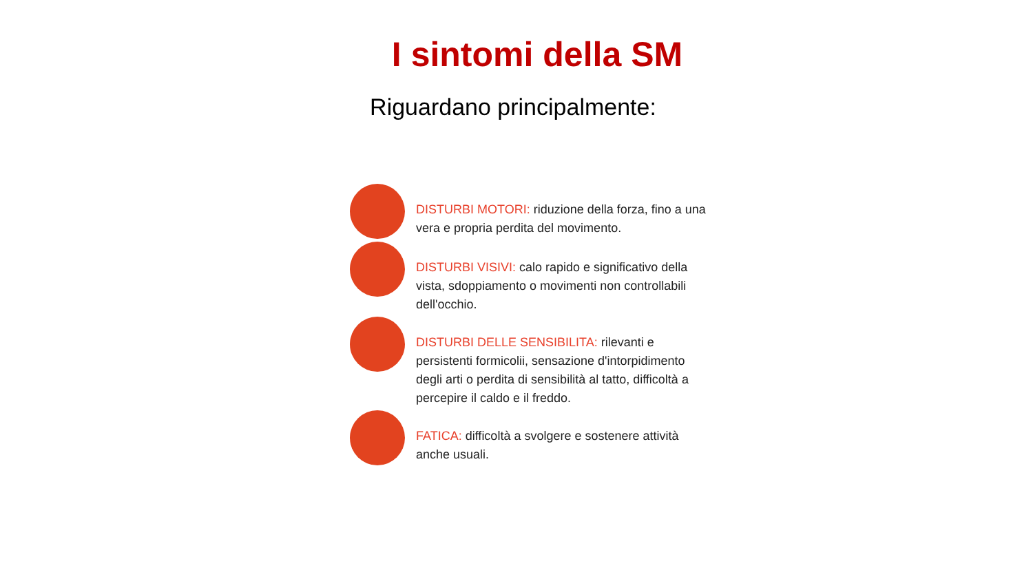I sintomi della SM
Riguardano principalmente:
DISTURBI MOTORI: riduzione della forza, fino a una vera e propria perdita del movimento.
DISTURBI VISIVI: calo rapido e significativo della vista, sdoppiamento o movimenti non controllabili dell'occhio.
DISTURBI DELLE SENSIBILITA: rilevanti e persistenti formicolii, sensazione d'intorpidimento degli arti o perdita di sensibilità al tatto, difficoltà a percepire il caldo e il freddo.
FATICA: difficoltà a svolgere e sostenere attività anche usuali.